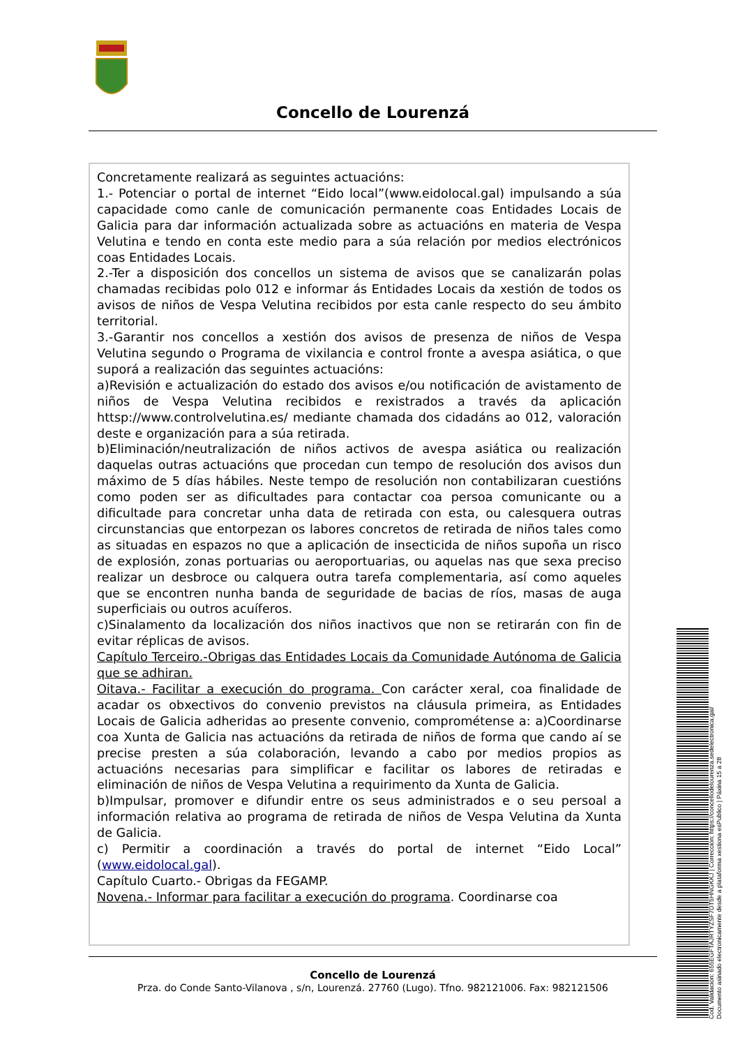Concello de Lourenzá
Concretamente realizará as seguintes actuacións:
1.- Potenciar o portal de internet “Eido local”(www.eidolocal.gal) impulsando a súa capacidade como canle de comunicación permanente coas Entidades Locais de Galicia para dar información actualizada sobre as actuacións en materia de Vespa Velutina e tendo en conta este medio para a súa relación por medios electrónicos coas Entidades Locais.
2.-Ter a disposición dos concellos un sistema de avisos que se canalizarán polas chamadas recibidas polo 012 e informar ás Entidades Locais da xestión de todos os avisos de niños de Vespa Velutina recibidos por esta canle respecto do seu ámbito territorial.
3.-Garantir nos concellos a xestión dos avisos de presenza de niños de Vespa Velutina segundo o Programa de vixilancia e control fronte a avespa asiática, o que suporá a realización das seguintes actuacións:
a)Revisión e actualización do estado dos avisos e/ou notificación de avistamento de niños de Vespa Velutina recibidos e rexistrados a través da aplicación httsp://www.controlvelutina.es/ mediante chamada dos cidadáns ao 012, valoración deste e organización para a súa retirada.
b)Eliminación/neutralización de niños activos de avespa asiática ou realización daquelas outras actuacións que procedan cun tempo de resolución dos avisos dun máximo de 5 días hábiles. Neste tempo de resolución non contabilizaran cuestións como poden ser as dificultades para contactar coa persoa comunicante ou a dificultade para concretar unha data de retirada con esta, ou calesquera outras circunstancias que entorpezan os labores concretos de retirada de niños tales como as situadas en espazos no que a aplicación de insecticida de niños supoña un risco de explosión, zonas portuarias ou aeroportuarias, ou aquelas nas que sexa preciso realizar un desbroce ou calquera outra tarefa complementaria, así como aqueles que se encontren nunha banda de seguridade de bacias de ríos, masas de auga superficiais ou outros acuíferos.
c)Sinalamento da localización dos niños inactivos que non se retirarán con fin de evitar réplicas de avisos.
Capítulo Terceiro.-Obrigas das Entidades Locais da Comunidade Autónoma de Galicia que se adhiran.
Oitava.- Facilitar a execución do programa. Con carácter xeral, coa finalidade de acadar os obxectivos do convenio previstos na cláusula primeira, as Entidades Locais de Galicia adheridas ao presente convenio, comprométense a: a)Coordinarse coa Xunta de Galicia nas actuacións da retirada de niños de forma que cando aí se precise presten a súa colaboración, levando a cabo por medios propios as actuacións necesarias para simplificar e facilitar os labores de retiradas e eliminación de niños de Vespa Velutina a requirimento da Xunta de Galicia.
b)Impulsar, promover e difundir entre os seus administrados e o seu persoal a información relativa ao programa de retirada de niños de Vespa Velutina da Xunta de Galicia.
c) Permitir a coordinación a través do portal de internet “Eido Local” (www.eidolocal.gal).
Capítulo Cuarto.- Obrigas da FEGAMP.
Novena.- Informar para facilitar a execución do programa. Coordinarse coa
Concello de Lourenzá
Prza. do Conde Santo-Vilanova , s/n, Lourenzá. 27760 (Lugo). Tfno. 982121006. Fax: 982121506
Cod. Validación: 655EGFTAJRTYZSF7DT5HNGKKJ | Corrección: https://concellodelourenza.sedelectronica.gal/
Documento asinado electronicamente desde a plataforma xestiona esPublico | Páxina 15 a 28